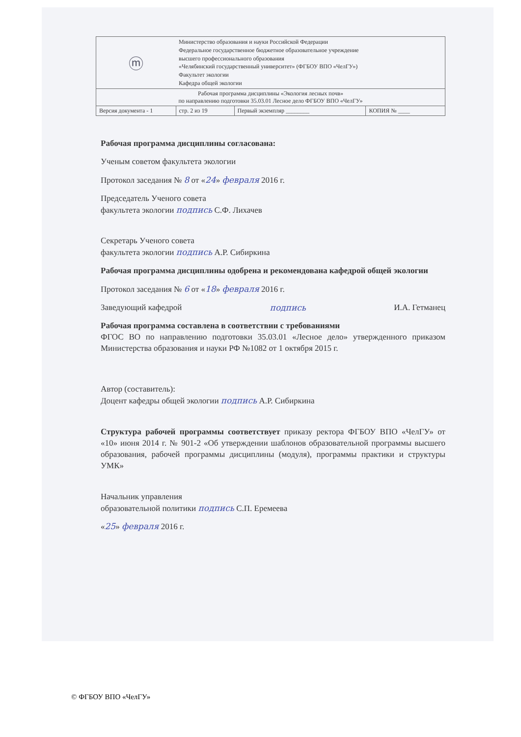| ⓜ | Министерство образования и науки Российской Федерации Федеральное государственное бюджетное образовательное учреждение высшего профессионального образования «Челябинский государственный университет» (ФГБОУ ВПО «ЧелГУ») Факультет экологии Кафедра общей экологии | | |
| Рабочая программа дисциплины «Экология лесных почв» по направлению подготовки 35.03.01 Лесное дело ФГБОУ ВПО «ЧелГУ» | | | |
| Версия документа - 1 | стр. 2 из 19 | Первый экземпляр ________ | КОПИЯ № ____ |
Рабочая программа дисциплины согласована:
Ученым советом факультета экологии
Протокол заседания № 8 от «24» февраля 2016 г.
Председатель Ученого совета
факультета экологии подпись С.Ф. Лихачев
Секретарь Ученого совета
факультета экологии подпись А.Р. Сибиркина
Рабочая программа дисциплины одобрена и рекомендована кафедрой общей экологии
Протокол заседания № 6 от «18» февраля 2016 г.
Заведующий кафедрой подпись И.А. Гетманец
Рабочая программа составлена в соответствии с требованиями
ФГОС ВО по направлению подготовки 35.03.01 «Лесное дело» утвержденного приказом Министерства образования и науки РФ №1082 от 1 октября 2015 г.
Автор (составитель):
Доцент кафедры общей экологии подпись А.Р. Сибиркина
Структура рабочей программы соответствует приказу ректора ФГБОУ ВПО «ЧелГУ» от «10» июня 2014 г. № 901-2 «Об утверждении шаблонов образовательной программы высшего образования, рабочей программы дисциплины (модуля), программы практики и структуры УМК»
Начальник управления
образовательной политики подпись С.П. Еремеева
«25» февраля 2016 г.
© ФГБОУ ВПО «ЧелГУ»